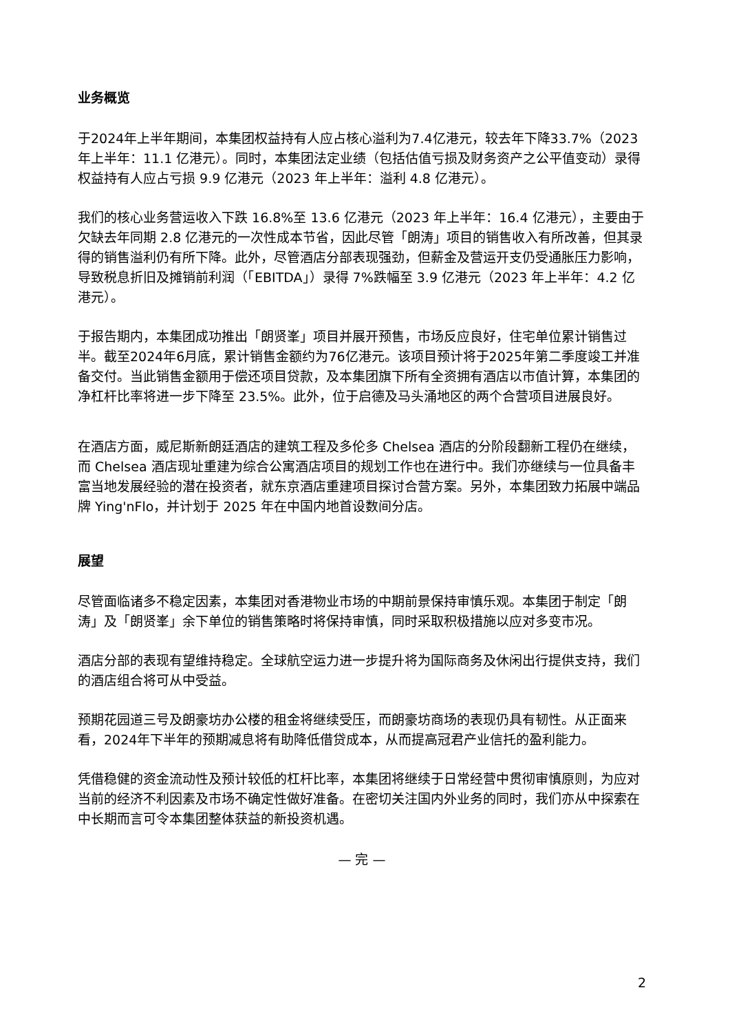业务概览
于2024年上半年期间，本集团权益持有人应占核心溢利为7.4亿港元，较去年下降33.7%（2023 年上半年：11.1 亿港元）。同时，本集团法定业绩（包括估值亏损及财务资产之公平值变动）录得权益持有人应占亏损 9.9 亿港元（2023 年上半年：溢利 4.8 亿港元）。
我们的核心业务营运收入下跌 16.8%至 13.6 亿港元（2023 年上半年：16.4 亿港元），主要由于欠缺去年同期 2.8 亿港元的一次性成本节省，因此尽管「朗涛」项目的销售收入有所改善，但其录得的销售溢利仍有所下降。此外，尽管酒店分部表现强劲，但薪金及营运开支仍受通胀压力影响，导致税息折旧及摊销前利润（「EBITDA」）录得 7%跌幅至 3.9 亿港元（2023 年上半年：4.2 亿港元）。
于报告期内，本集团成功推出「朗贤峯」项目并展开预售，市场反应良好，住宅单位累计销售过半。截至2024年6月底，累计销售金额约为76亿港元。该项目预计将于2025年第二季度竣工并准备交付。当此销售金额用于偿还项目贷款，及本集团旗下所有全资拥有酒店以市值计算，本集团的净杠杆比率将进一步下降至 23.5%。此外，位于启德及马头涌地区的两个合营项目进展良好。
在酒店方面，威尼斯新朗廷酒店的建筑工程及多伦多 Chelsea 酒店的分阶段翻新工程仍在继续，而 Chelsea 酒店现址重建为综合公寓酒店项目的规划工作也在进行中。我们亦继续与一位具备丰富当地发展经验的潜在投资者，就东京酒店重建项目探讨合营方案。另外，本集团致力拓展中端品牌 Ying'nFlo，并计划于 2025 年在中国内地首设数间分店。
展望
尽管面临诸多不稳定因素，本集团对香港物业市场的中期前景保持审慎乐观。本集团于制定「朗涛」及「朗贤峯」余下单位的销售策略时将保持审慎，同时采取积极措施以应对多变市况。
酒店分部的表现有望维持稳定。全球航空运力进一步提升将为国际商务及休闲出行提供支持，我们的酒店组合将可从中受益。
预期花园道三号及朗豪坊办公楼的租金将继续受压，而朗豪坊商场的表现仍具有韧性。从正面来看，2024年下半年的预期减息将有助降低借贷成本，从而提高冠君产业信托的盈利能力。
凭借稳健的资金流动性及预计较低的杠杆比率，本集团将继续于日常经营中贯彻审慎原则，为应对当前的经济不利因素及市场不确定性做好准备。在密切关注国内外业务的同时，我们亦从中探索在中长期而言可令本集团整体获益的新投资机遇。
— 完 —
2